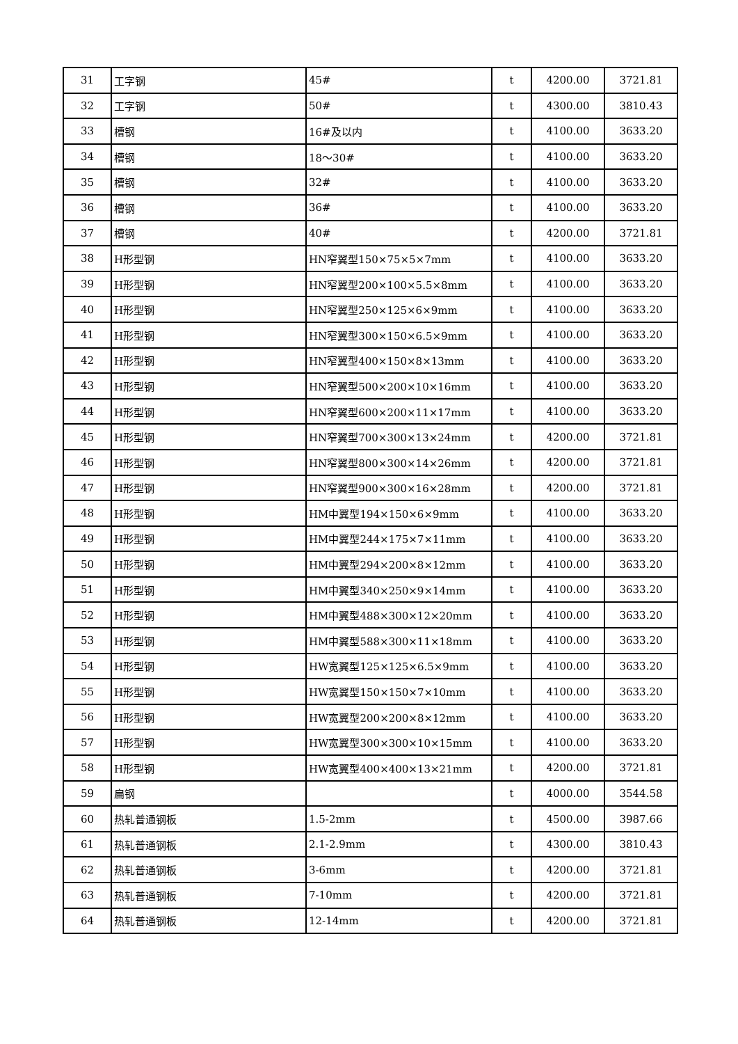| 31 | 工字钢 | 45# | t | 4200.00 | 3721.81 |
| 32 | 工字钢 | 50# | t | 4300.00 | 3810.43 |
| 33 | 槽钢 | 16#及以内 | t | 4100.00 | 3633.20 |
| 34 | 槽钢 | 18～30# | t | 4100.00 | 3633.20 |
| 35 | 槽钢 | 32# | t | 4100.00 | 3633.20 |
| 36 | 槽钢 | 36# | t | 4100.00 | 3633.20 |
| 37 | 槽钢 | 40# | t | 4200.00 | 3721.81 |
| 38 | H形型钢 | HN窄翼型150×75×5×7mm | t | 4100.00 | 3633.20 |
| 39 | H形型钢 | HN窄翼型200×100×5.5×8mm | t | 4100.00 | 3633.20 |
| 40 | H形型钢 | HN窄翼型250×125×6×9mm | t | 4100.00 | 3633.20 |
| 41 | H形型钢 | HN窄翼型300×150×6.5×9mm | t | 4100.00 | 3633.20 |
| 42 | H形型钢 | HN窄翼型400×150×8×13mm | t | 4100.00 | 3633.20 |
| 43 | H形型钢 | HN窄翼型500×200×10×16mm | t | 4100.00 | 3633.20 |
| 44 | H形型钢 | HN窄翼型600×200×11×17mm | t | 4100.00 | 3633.20 |
| 45 | H形型钢 | HN窄翼型700×300×13×24mm | t | 4200.00 | 3721.81 |
| 46 | H形型钢 | HN窄翼型800×300×14×26mm | t | 4200.00 | 3721.81 |
| 47 | H形型钢 | HN窄翼型900×300×16×28mm | t | 4200.00 | 3721.81 |
| 48 | H形型钢 | HM中翼型194×150×6×9mm | t | 4100.00 | 3633.20 |
| 49 | H形型钢 | HM中翼型244×175×7×11mm | t | 4100.00 | 3633.20 |
| 50 | H形型钢 | HM中翼型294×200×8×12mm | t | 4100.00 | 3633.20 |
| 51 | H形型钢 | HM中翼型340×250×9×14mm | t | 4100.00 | 3633.20 |
| 52 | H形型钢 | HM中翼型488×300×12×20mm | t | 4100.00 | 3633.20 |
| 53 | H形型钢 | HM中翼型588×300×11×18mm | t | 4100.00 | 3633.20 |
| 54 | H形型钢 | HW宽翼型125×125×6.5×9mm | t | 4100.00 | 3633.20 |
| 55 | H形型钢 | HW宽翼型150×150×7×10mm | t | 4100.00 | 3633.20 |
| 56 | H形型钢 | HW宽翼型200×200×8×12mm | t | 4100.00 | 3633.20 |
| 57 | H形型钢 | HW宽翼型300×300×10×15mm | t | 4100.00 | 3633.20 |
| 58 | H形型钢 | HW宽翼型400×400×13×21mm | t | 4200.00 | 3721.81 |
| 59 | 扁钢 | | t | 4000.00 | 3544.58 |
| 60 | 热轧普通钢板 | 1.5-2mm | t | 4500.00 | 3987.66 |
| 61 | 热轧普通钢板 | 2.1-2.9mm | t | 4300.00 | 3810.43 |
| 62 | 热轧普通钢板 | 3-6mm | t | 4200.00 | 3721.81 |
| 63 | 热轧普通钢板 | 7-10mm | t | 4200.00 | 3721.81 |
| 64 | 热轧普通钢板 | 12-14mm | t | 4200.00 | 3721.81 |